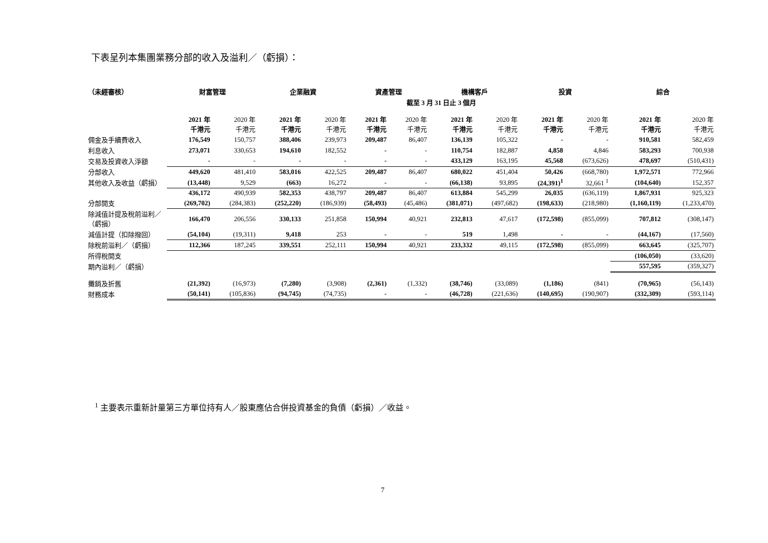下表呈列本集團業務分部的收入及溢利／（虧損）：
| （未經審核） | 財富管理 | | 企業融資 | | 資產管理 | | 機構客戶 | | 投資 | | 綜合 | |
| --- | --- | --- | --- | --- | --- | --- | --- | --- | --- | --- | --- | --- |
| | 截至 3 月 31 日止 3 個月 | | | | | | | | | | | |
| | 2021 年 千港元 | 2020 年 千港元 | 2021 年 千港元 | 2020 年 千港元 | 2021 年 千港元 | 2020 年 千港元 | 2021 年 千港元 | 2020 年 千港元 | 2021 年 千港元 | 2020 年 千港元 | 2021 年 千港元 | 2020 年 千港元 |
| 佣金及手續費收入 | 176,549 | 150,757 | 388,406 | 239,973 | 209,487 | 86,407 | 136,139 | 105,322 | - | - | 910,581 | 582,459 |
| 利息收入 | 273,071 | 330,653 | 194,610 | 182,552 | - | - | 110,754 | 182,887 | 4,858 | 4,846 | 583,293 | 700,938 |
| 交易及投資收入淨額 | - | - | - | - | - | - | 433,129 | 163,195 | 45,568 | (673,626) | 478,697 | (510,431) |
| 分部收入 | 449,620 | 481,410 | 583,016 | 422,525 | 209,487 | 86,407 | 680,022 | 451,404 | 50,426 | (668,780) | 1,972,571 | 772,966 |
| 其他收入及收益（虧損） | (13,448) | 9,529 | (663) | 16,272 | - | - | (66,138) | 93,895 | (24,391)<sup>1</sup> | 32,661 <sup>1</sup> | (104,640) | 152,357 |
| | 436,172 | 490,939 | 582,353 | 438,797 | 209,487 | 86,407 | 613,884 | 545,299 | 26,035 | (636,119) | 1,867,931 | 925,323 |
| 分部開支 | (269,702) | (284,383) | (252,220) | (186,939) | (58,493) | (45,486) | (381,071) | (497,682) | (198,633) | (218,980) | (1,160,119) | (1,233,470) |
| 除減值計提及稅前溢利／（虧損） | 166,470 | 206,556 | 330,133 | 251,858 | 150,994 | 40,921 | 232,813 | 47,617 | (172,598) | (855,099) | 707,812 | (308,147) |
| 減值計提（扣除撥回） | (54,104) | (19,311) | 9,418 | 253 | - | - | 519 | 1,498 | - | - | (44,167) | (17,560) |
| 除稅前溢利／（虧損） | 112,366 | 187,245 | 339,551 | 252,111 | 150,994 | 40,921 | 233,332 | 49,115 | (172,598) | (855,099) | 663,645 | (325,707) |
| 所得稅開支 | | | | | | | | | | | (106,050) | (33,620) |
| 期內溢利／（虧損） | | | | | | | | | | | 557,595 | (359,327) |
| 攤銷及折舊 | (21,392) | (16,973) | (7,280) | (3,908) | (2,361) | (1,332) | (38,746) | (33,089) | (1,186) | (841) | (70,965) | (56,143) |
| 財務成本 | (50,141) | (105,836) | (94,745) | (74,735) | - | - | (46,728) | (221,636) | (140,695) | (190,907) | (332,309) | (593,114) |
<sup>1</sup> 主要表示重新計量第三方單位持有人／股東應佔合併投資基金的負債（虧損）／收益。
7